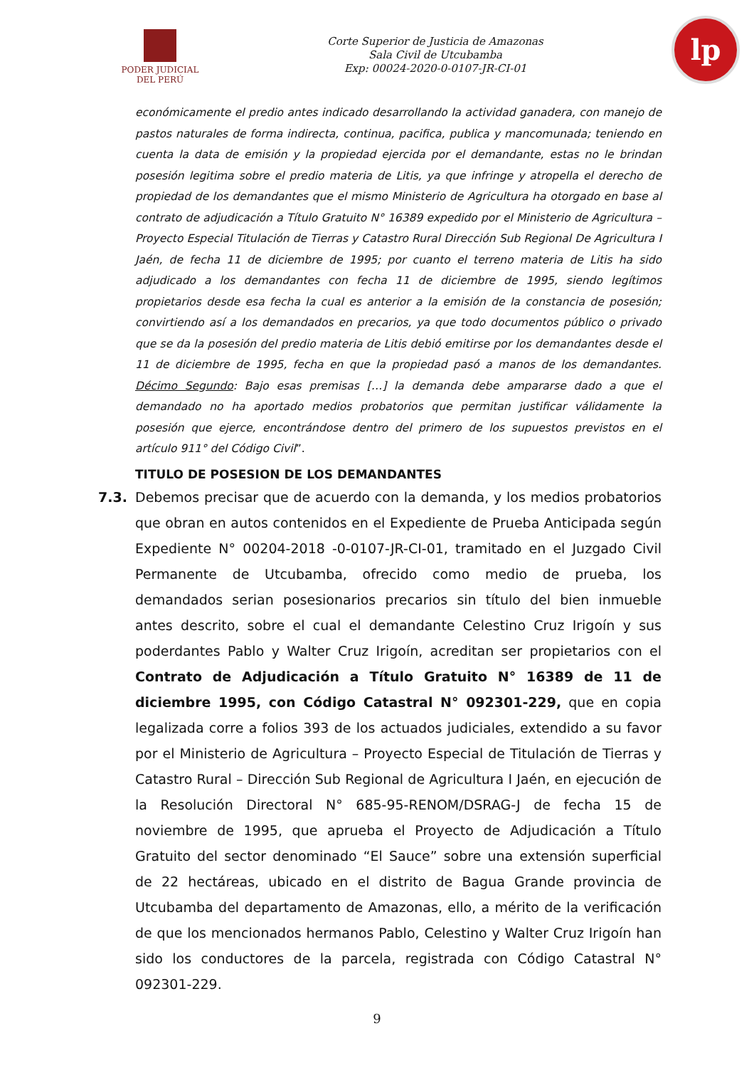PODER JUDICIAL
DEL PERÚ
Corte Superior de Justicia de Amazonas
Sala Civil de Utcubamba
Exp: 00024-2020-0-0107-JR-CI-01
lp
económicamente el predio antes indicado desarrollando la actividad ganadera, con manejo de pastos naturales de forma indirecta, continua, pacifica, publica y mancomunada; teniendo en cuenta la data de emisión y la propiedad ejercida por el demandante, estas no le brindan posesión legitima sobre el predio materia de Litis, ya que infringe y atropella el derecho de propiedad de los demandantes que el mismo Ministerio de Agricultura ha otorgado en base al contrato de adjudicación a Título Gratuito N° 16389 expedido por el Ministerio de Agricultura – Proyecto Especial Titulación de Tierras y Catastro Rural Dirección Sub Regional De Agricultura I Jaén, de fecha 11 de diciembre de 1995; por cuanto el terreno materia de Litis ha sido adjudicado a los demandantes con fecha 11 de diciembre de 1995, siendo legítimos propietarios desde esa fecha la cual es anterior a la emisión de la constancia de posesión; convirtiendo así a los demandados en precarios, ya que todo documentos público o privado que se da la posesión del predio materia de Litis debió emitirse por los demandantes desde el 11 de diciembre de 1995, fecha en que la propiedad pasó a manos de los demandantes. Décimo Segundo: Bajo esas premisas […] la demanda debe ampararse dado a que el demandado no ha aportado medios probatorios que permitan justificar válidamente la posesión que ejerce, encontrándose dentro del primero de los supuestos previstos en el artículo 911° del Código Civil”.
TITULO DE POSESION DE LOS DEMANDANTES
7.3. Debemos precisar que de acuerdo con la demanda, y los medios probatorios que obran en autos contenidos en el Expediente de Prueba Anticipada según Expediente N° 00204-2018 -0-0107-JR-CI-01, tramitado en el Juzgado Civil Permanente de Utcubamba, ofrecido como medio de prueba, los demandados serian posesionarios precarios sin título del bien inmueble antes descrito, sobre el cual el demandante Celestino Cruz Irigoín y sus poderdantes Pablo y Walter Cruz Irigoín, acreditan ser propietarios con el Contrato de Adjudicación a Título Gratuito N° 16389 de 11 de diciembre 1995, con Código Catastral N° 092301-229, que en copia legalizada corre a folios 393 de los actuados judiciales, extendido a su favor por el Ministerio de Agricultura – Proyecto Especial de Titulación de Tierras y Catastro Rural – Dirección Sub Regional de Agricultura I Jaén, en ejecución de la Resolución Directoral N° 685-95-RENOM/DSRAG-J de fecha 15 de noviembre de 1995, que aprueba el Proyecto de Adjudicación a Título Gratuito del sector denominado “El Sauce” sobre una extensión superficial de 22 hectáreas, ubicado en el distrito de Bagua Grande provincia de Utcubamba del departamento de Amazonas, ello, a mérito de la verificación de que los mencionados hermanos Pablo, Celestino y Walter Cruz Irigoín han sido los conductores de la parcela, registrada con Código Catastral N° 092301-229.
9